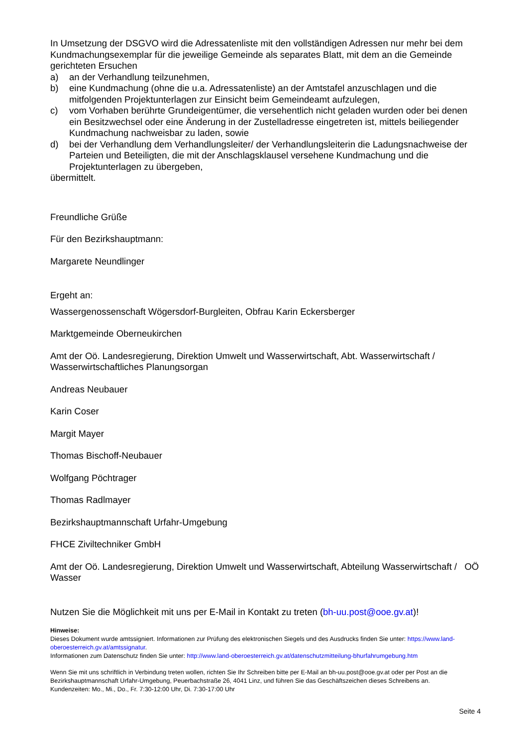In Umsetzung der DSGVO wird die Adressatenliste mit den vollständigen Adressen nur mehr bei dem Kundmachungsexemplar für die jeweilige Gemeinde als separates Blatt, mit dem an die Gemeinde gerichteten Ersuchen
a) an der Verhandlung teilzunehmen,
b) eine Kundmachung (ohne die u.a. Adressatenliste) an der Amtstafel anzuschlagen und die mitfolgenden Projektunterlagen zur Einsicht beim Gemeindeamt aufzulegen,
c) vom Vorhaben berührte Grundeigentümer, die versehentlich nicht geladen wurden oder bei denen ein Besitzwechsel oder eine Änderung in der Zustelladresse eingetreten ist, mittels beiliegender Kundmachung nachweisbar zu laden, sowie
d) bei der Verhandlung dem Verhandlungsleiter/ der Verhandlungsleiterin die Ladungsnachweise der Parteien und Beteiligten, die mit der Anschlagsklausel versehene Kundmachung und die Projektunterlagen zu übergeben,
übermittelt.
Freundliche Grüße
Für den Bezirkshauptmann:
Margarete Neundlinger
Ergeht an:
Wassergenossenschaft Wögersdorf-Burgleiten, Obfrau Karin Eckersberger
Marktgemeinde Oberneukirchen
Amt der Oö. Landesregierung, Direktion Umwelt und Wasserwirtschaft, Abt. Wasserwirtschaft / Wasserwirtschaftliches Planungsorgan
Andreas Neubauer
Karin Coser
Margit Mayer
Thomas Bischoff-Neubauer
Wolfgang Pöchtrager
Thomas Radlmayer
Bezirkshauptmannschaft Urfahr-Umgebung
FHCE Ziviltechniker GmbH
Amt der Oö. Landesregierung, Direktion Umwelt und Wasserwirtschaft, Abteilung Wasserwirtschaft / OÖ Wasser
Nutzen Sie die Möglichkeit mit uns per E-Mail in Kontakt zu treten (bh-uu.post@ooe.gv.at)!
Hinweise:
Dieses Dokument wurde amtssigniert. Informationen zur Prüfung des elektronischen Siegels und des Ausdrucks finden Sie unter: https://www.land-oberoesterreich.gv.at/amtssignatur.
Informationen zum Datenschutz finden Sie unter: http://www.land-oberoesterreich.gv.at/datenschutzmitteilung-bhurfahrumgebung.htm
Wenn Sie mit uns schriftlich in Verbindung treten wollen, richten Sie Ihr Schreiben bitte per E-Mail an bh-uu.post@ooe.gv.at oder per Post an die Bezirkshauptmannschaft Urfahr-Umgebung, Peuerbachstraße 26, 4041 Linz, und führen Sie das Geschäftszeichen dieses Schreibens an.
Kundenzeiten: Mo., Mi., Do., Fr. 7:30-12:00 Uhr, Di. 7:30-17:00 Uhr
Seite 4